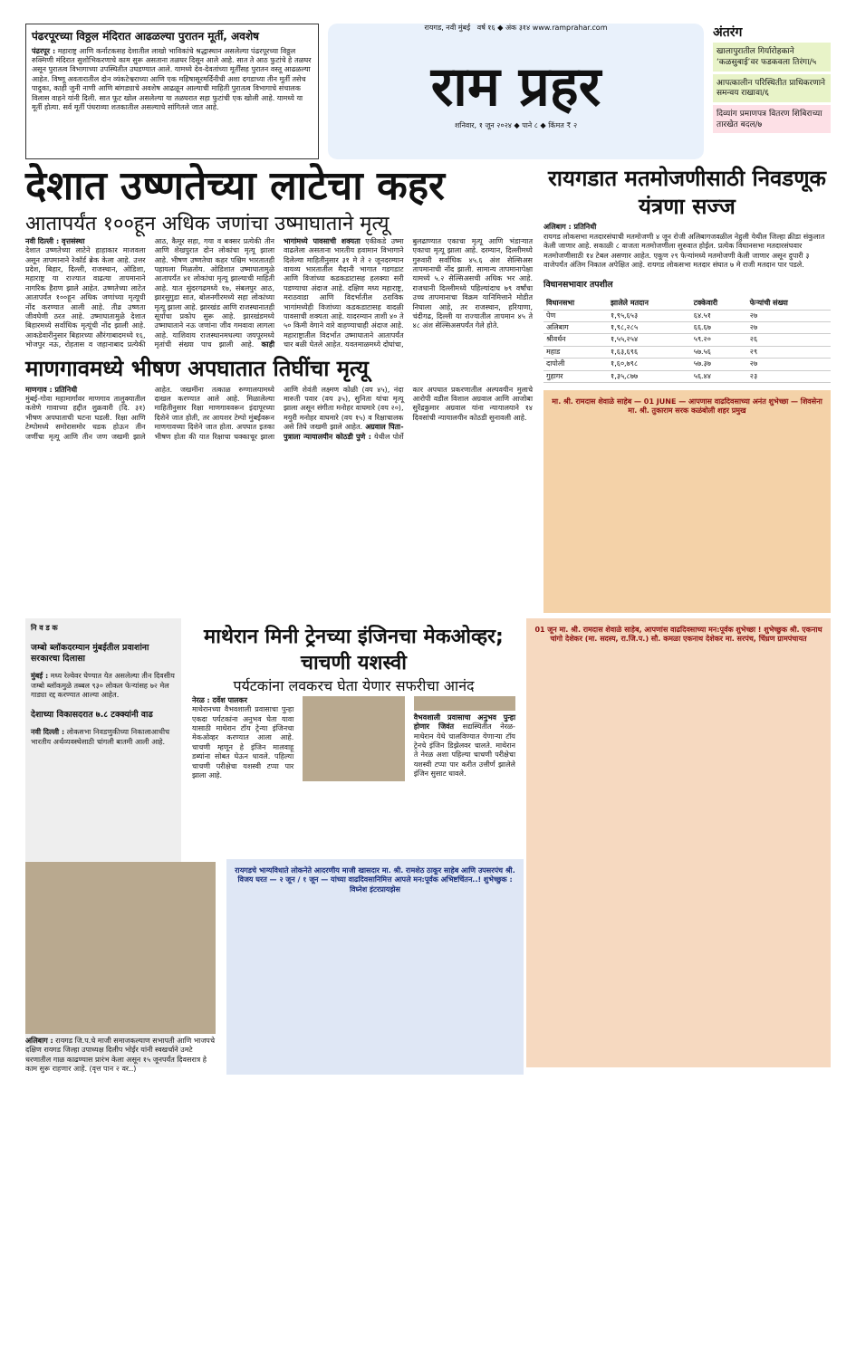पंढरपूरच्या विठ्ठल मंदिरात आढळल्या पुरातन मूर्ती, अवशेष
पंढरपूर : महाराष्ट्र आणि कर्नाटकसह देशातील लाखो भाविकांचे श्रद्धास्थान असलेल्या पंढरपूरच्या विठ्ठल रुक्मिणी मंदिरात सुशोभिकरणाचे काम सुरू असताना तळघर दिसून आले आहे. सात ते आठ फुटांचे हे तळघर असून पुरातत्व विभागाच्या उपस्थितीत उघडण्यात आले. यामध्ये देव-देवतांच्या मूर्तींसह पुरातन वस्तू आढळल्या आहेत. विष्णू अवतारातील दोन व्यंकटेश्वराच्या आणि एक महिषासूरमर्दिनीची अशा दगडाच्या तीन मूर्ती तसेच पादुका, काही जुनी नाणी आणि बांगड्याचे अवशेष आढळून आल्याची माहिती पुरातत्व विभागाचे संचालक विलास वाहने यांनी दिली. सात फूट खोल असलेल्या या तळघरात सहा फुटांची एक खोली आहे. यामध्ये या मूर्ती होत्या. सर्व मूर्ती पंधराव्या शतकातील असल्याचे सांगितले जात आहे.
रायगड, नवी मुंबई वर्ष १६ ◆ अंक ३१४ www.ramprahar.com
राम प्रहर
शनिवार, १ जून २०२४ ◆ पाने ८ ◆ किंमत ₹ २
अंतरंग
खालापुरातील गिर्यारोहकाने ‘कळसुबाई’वर फडकवला तिरंगा/५
आपत्कालीन परिस्थितीत प्राधिकरणाने समन्वय राखावा/६
दिव्यांग प्रमाणपत्र वितरण शिबिराच्या तारखेत बदल/७
देशात उष्णतेच्या लाटेचा कहर
आतापर्यंत १००हून अधिक जणांचा उष्माघाताने मृत्यू
नवी दिल्ली : वृत्तसंस्था
देशात उष्णतेच्या लाटेने हाहाकार माजवला असून तापमानाने रेकॉर्ड ब्रेक केला आहे. उत्तर प्रदेश, बिहार, दिल्ली, राजस्थान, ओडिशा, महाराष्ट्र या राज्यात वाढत्या तापमानाने नागरिक हैराण झाले आहेत. उष्णतेच्या लाटेत आतापर्यंत १००हून अधिक जणांच्या मृत्यूची नोंद करण्यात आली आहे. तीव्र उष्णता जीवघेणी ठरत आहे. उष्माघातामुळे देशात बिहारमध्ये सर्वाधिक मृत्यूंची नोंद झाली आहे. आकडेवारीनुसार बिहारच्या औरंगाबादमध्ये १६, भोजपुर नऊ, रोहतास व जहानाबाद प्रत्येकी आठ, कैमूर सहा, गया व बक्सर प्रत्येकी तीन आणि शेखपुरात दोन लोकांचा मृत्यू झाला आहे. भीषण उष्णतेचा कहर पश्चिम भारतातही पहायला मिळतोय. ओडिशात उष्माघातामुळे आतापर्यंत ४१ लोकांचा मृत्यू झाल्याची माहिती आहे. यात सुंदरगढमध्ये १७, संबलपुर आठ, झारसुगुडा सात, बोलनगीरमध्ये सहा लोकांच्या मृत्यू झाला आहे. झारखंड आणि राजस्थानातही सूर्याचा प्रकोप सुरू आहे. झारखंडमध्ये उष्माघाताने नऊ जणांना जीव गमवावा लागला आहे. याशिवाय राजस्थानमधल्या जयपूरमध्ये मृतांची संख्या पाच झाली आहे. काही भागांमध्ये पावसाची शक्यता एकीकडे उष्मा वाढलेला असताना भारतीय हवामान विभागाने दिलेल्या माहितीनुसार ३१ मे ते २ जूनदरम्यान वायव्य भारतातील मैदानी भागात गडगडाट आणि विजांच्या कडकडाटासह हलक्या सरी पडण्याचा अंदाज आहे. दक्षिण मध्य महाराष्ट्र, मराठवाडा आणि विदर्भातील ठराविक भागांमध्येही विजांच्या कडकडाटासह वादळी पावसाची शक्यता आहे. यादरम्यान ताशी ४० ते ५० किमी वेगाने वारे वाहण्याचाही अंदाज आहे. महाराष्ट्रातील विदर्भात उष्माघाताने आतापर्यंत चार बळी घेतले आहेत. यवतमाळमध्ये दोघांचा, बुलढाण्यात एकाचा मृत्यू आणि भंडाऱ्यात एकाचा मृत्यू झाला आहे. दरम्यान, दिल्लीमध्ये गुरुवारी सर्वाधिक ४५.६ अंश सेल्सिअस तापमानाची नोंद झाली. सामान्य तापमानापेक्षा यामध्ये ५.२ सेल्सिअसची अधिक भर आहे. राजधानी दिल्लीमध्ये पहिल्यांदाच ७९ वर्षांचा उच्च तापमानाचा विक्रम यानिमित्ताने मोडीत निघाला आहे, तर राजस्थान, हरियाणा, चंदीगढ, दिल्ली या राज्यातील तापमान ४५ ते ४८ अंश सेल्सिअसपर्यंत गेले होते.
माणगावमध्ये भीषण अपघातात तिघींचा मृत्यू
माणगाव : प्रतिनिधी
मुंबई-गोवा महामार्गावर माणगाव तालुक्यातील कशेणे गावाच्या हद्दीत शुक्रवारी (दि. ३१) भीषण अपघाताची घटना घडली. रिक्षा आणि टेम्पोमध्ये समोरासमोर धडक होऊन तीन जणींचा मृत्यू आणि तीन जण जखमी झाले आहेत. जखमींना तत्काळ रुग्णालयामध्ये दाखल करण्यात आले आहे. मिळालेल्या माहितीनुसार रिक्षा माणगाववरून इंदापूरच्या दिशेने जात होती, तर आयशर टेम्पो मुंबईवरून माणगावच्या दिशेने जात होता. अपघात इतका भीषण होता की यात रिक्षाचा चक्काचूर झाला आणि शेवंती लक्ष्मण कोळी (वय ४५), नंदा मारुती पवार (वय ३५), सुनिता यांचा मृत्यू झाला असून संगीता मनोहर वाघमारे (वय २०), मयुरी मनोहर वाघमारे (वय १५) व रिक्षाचालक असे तिघे जखमी झाले आहेत. अग्रवाल पिता-पुत्राला न्यायालयीन कोठडी पुणे : येथील पोर्शे कार अपघात प्रकरणातील अल्पवयीन मुलाचे आरोपी वडील विशाल अग्रवाल आणि आजोबा सुरेंद्रकुमार अग्रवाल यांना न्यायालयाने १४ दिवसांची न्यायालयीन कोठडी सुनावली आहे.
रायगडात मतमोजणीसाठी निवडणूक यंत्रणा सज्ज
अलिबाग : प्रतिनिधी
रायगड लोकसभा मतदारसंघाची मतमोजणी ४ जून रोजी अलिबागजवळील नेहुली येथील जिल्हा क्रीडा संकुलात केली जाणार आहे. सकाळी ८ वाजता मतमोजणीला सुरुवात होईल. प्रत्येक विधानसभा मतदारसंघवार मतमोजणीसाठी १४ टेबल असणार आहेत. एकूण २९ फेऱ्यांमध्ये मतमोजणी केली जाणार असून दुपारी ३ वाजेपर्यंत अंतिम निकाल अपेक्षित आहे. रायगड लोकसभा मतदार संघात ७ मे राजी मतदान पार पडले.
विधानसभावार तपशील
| विधानसभा | झालेले मतदान | टक्केवारी | फेऱ्यांची संख्या |
| --- | --- | --- | --- |
| पेण | १,९५,६५३ | ६४.५१ | २७ |
| अलिबाग | १,९८,२८५ | ६६.६७ | २७ |
| श्रीवर्धन | १,५५,२५४ | ५९.२० | २६ |
| महाड | १,६३,६९६ | ५७.५६ | २९ |
| दापोली | १,६०,७९८ | ५७.३७ | २७ |
| गुहागर | १,३५,८७७ | ५६.४४ | २३ |
मा. श्री. रामदास शेवाळे साहेब — 01 JUNE — आपणास वाढदिवसाच्या अनंत शुभेच्छा — शिवसेना मा. श्री. तुकाराम सरक कळंबोली शहर प्रमुख
नि व ड क
जम्बो ब्लॉकदरम्यान मुंबईतील प्रवाशांना सरकारचा दिलासा
मुंबई : मध्य रेल्वेवर घेण्यात येत असलेल्या तीन दिवसीय जम्बो ब्लॉकमुळे तब्बल ९३० लोकल फेऱ्यांसह ७२ मेल गाड्या रद्द करण्यात आल्या आहेत.
देशाच्या विकासदरात ७.८ टक्क्यांनी वाढ
नवी दिल्ली : लोकसभा निवडणुकीच्या निकालाआधीच भारतीय अर्थव्यवस्थेसाठी चांगली बातमी आली आहे.
माथेरान मिनी ट्रेनच्या इंजिनचा मेकओव्हर; चाचणी यशस्वी
पर्यटकांना लवकरच घेता येणार सफरीचा आनंद
नेरळ : दर्वेश पालकर
माथेरानच्या वैभवशाली प्रवासाचा पुन्हा एकदा पर्यटकांना अनुभव घेता यावा यासाठी माथेरान टॉय ट्रेन्या इंजिनचा मेकओव्हर करण्यात आला आहे. चाचणी म्हणून हे इंजिन मालवाहू डब्यांना सोबत घेऊन धावले. पहिल्या चाचणी परीक्षेचा यशस्वी टप्पा पार झाला आहे.
वैभवशाली प्रवासाचा अनुभव पुन्हा होणार जिवंत सद्यस्थितीत नेरळ-माथेरान येथे चालविण्यात येणाऱ्या टॉय ट्रेनचे इंजिन डिझेलवर चालते. माथेरान ते नेरळ अशा पहिल्या चाचणी परीक्षेचा यशस्वी टप्पा पार करीत उत्तीर्ण झालेले इंजिन सुसाट धावले.
01 जून मा. श्री. रामदास शेवाळे साहेब, आपणांस वाढदिवसाच्या मन:पूर्वक शुभेच्छा ! शुभेच्छुक श्री. एकनाथ चांगो देशेकर (मा. सदस्य, रा.जि.प.) सौ. कमळा एकनाथ देशेकर मा. सरपंच, चिंध्रण ग्रामपंचायत
अलिबाग : रायगड जि.प.चे माजी समाजकल्याण सभापती आणि भाजपचे दक्षिण रायगड जिल्हा उपाध्यक्ष दिलीप भोईर यांनी स्वखर्चाने उमटे धरणातील गाळ काढण्यास प्रारंभ केला असून १५ जूनपर्यंत दिवसरात्र हे काम सुरू राहणार आहे. (वृत्त पान २ वर..)
रायगडचे भाग्यविधाते लोकनेते आदरणीय माजी खासदार मा. श्री. रामशेठ ठाकूर साहेब आणि उपसरपंच श्री. विजय घरत — २ जून / १ जून — यांच्या वाढदिवसानिमित्त आपले मन:पूर्वक अभिष्टचिंतन..! शुभेच्छुक : विघ्नेश इंटरप्रायझेस